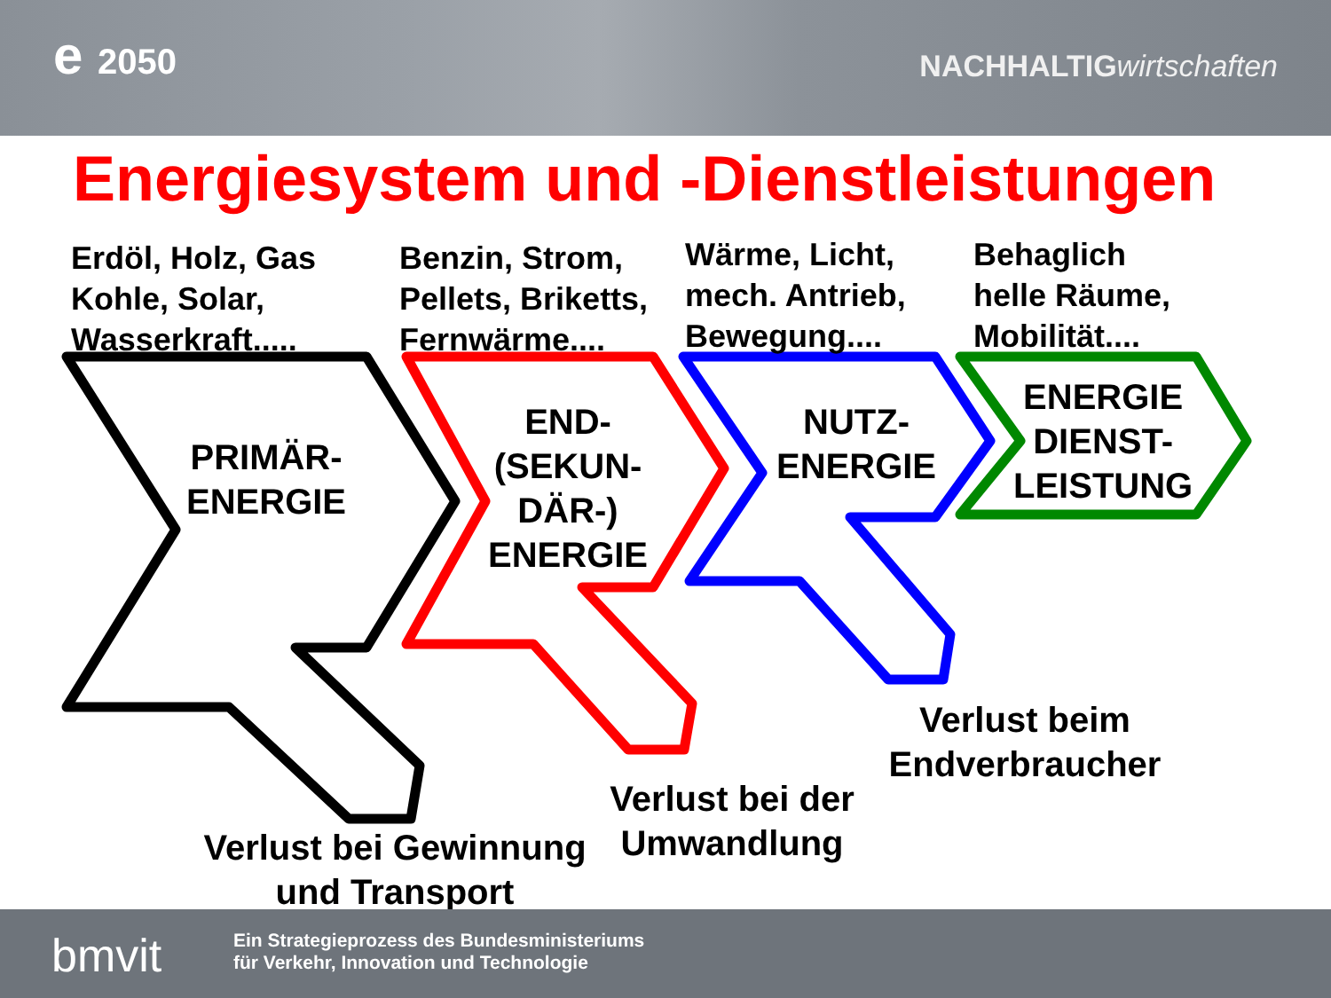e 2050 NACHHALTIGwirtschaften
Energiesystem und -Dienstleistungen
Erdöl, Holz, Gas
Kohle, Solar,
Wasserkraft.....
Benzin, Strom,
Pellets, Briketts,
Fernwärme....
Wärme, Licht,
mech. Antrieb,
Bewegung....
Behaglich
helle Räume,
Mobilität....
PRIMÄR-
ENERGIE
END-
(SEKUN-
DÄR-)
ENERGIE
NUTZ-
ENERGIE
ENERGIE
DIENST-
LEISTUNG
Verlust bei Gewinnung
und Transport
Verlust bei der
Umwandlung
Verlust beim
Endverbraucher
bmvit
Ein Strategieprozess des Bundesministeriums
für Verkehr, Innovation und Technologie